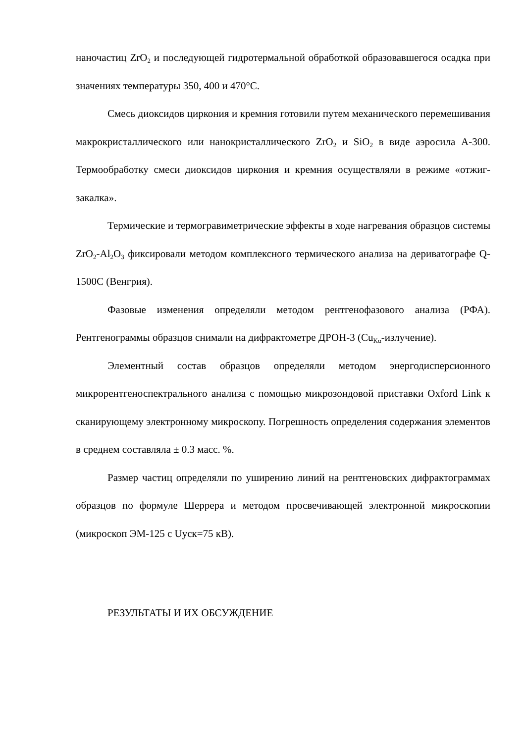наночастиц ZrO<sub>2</sub> и последующей гидротермальной обработкой образовавшегося осадка при значениях температуры 350, 400 и 470°C.
Смесь диоксидов циркония и кремния готовили путем механического перемешивания макрокристаллического или нанокристаллического ZrO<sub>2</sub> и SiO<sub>2</sub> в виде аэросила А-300. Термообработку смеси диоксидов циркония и кремния осуществляли в режиме «отжиг-закалка».
Термические и термогравиметрические эффекты в ходе нагревания образцов системы ZrO<sub>2</sub>-Al<sub>2</sub>O<sub>3</sub> фиксировали методом комплексного термического анализа на дериватографе Q-1500C (Венгрия).
Фазовые изменения определяли методом рентгенофазового анализа (РФА). Рентгенограммы образцов снимали на дифрактометре ДРОН-3 (Cu<sub>Kα</sub>-излучение).
Элементный состав образцов определяли методом энергодисперсионного микрорентгеноспектрального анализа с помощью микрозондовой приставки Oxford Link к сканирующему электронному микроскопу. Погрешность определения содержания элементов в среднем составляла ± 0.3 масс. %.
Размер частиц определяли по уширению линий на рентгеновских дифрактограммах образцов по формуле Шеррера и методом просвечивающей электронной микроскопии (микроскоп ЭМ-125 с Uуск=75 кВ).
РЕЗУЛЬТАТЫ И ИХ ОБСУЖДЕНИЕ